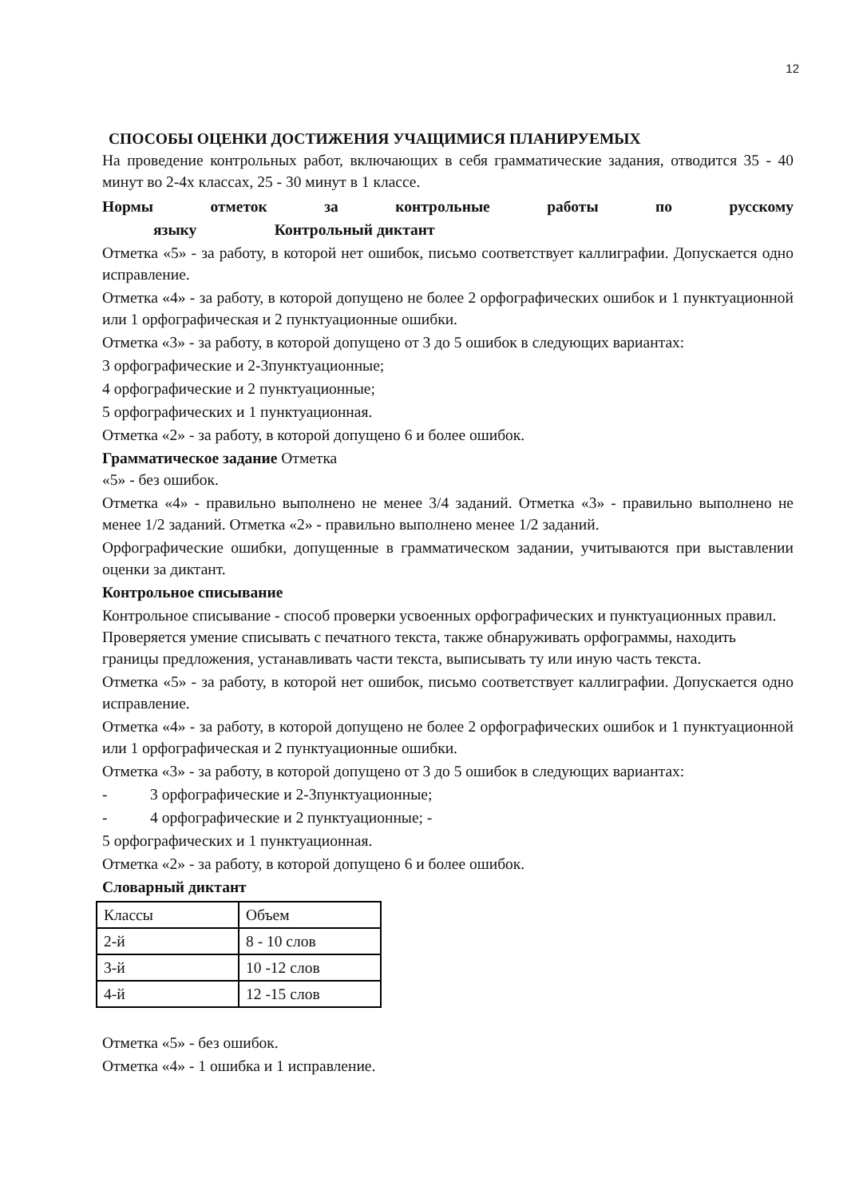12
СПОСОБЫ ОЦЕНКИ ДОСТИЖЕНИЯ УЧАЩИМИСЯ ПЛАНИРУЕМЫХ
На проведение контрольных работ, включающих в себя грамматические задания, отводится 35 - 40 минут во 2-4х классах, 25 - 30 минут в 1 классе.
Нормы отметок за контрольные работы по русскому
языку Контрольный диктант
Отметка «5» - за работу, в которой нет ошибок, письмо соответствует каллиграфии. Допускается одно исправление.
Отметка «4» - за работу, в которой допущено не более 2 орфографических ошибок и 1 пунктуационной или 1 орфографическая и 2 пунктуационные ошибки.
Отметка «3» - за работу, в которой допущено от 3 до 5 ошибок в следующих вариантах:
3 орфографические и 2-3пунктуационные;
4 орфографические и 2 пунктуационные;
5 орфографических и 1 пунктуационная.
Отметка «2» - за работу, в которой допущено 6 и более ошибок.
Грамматическое задание Отметка
«5» - без ошибок.
Отметка «4» - правильно выполнено не менее 3/4 заданий. Отметка «3» - правильно выполнено не менее 1/2 заданий. Отметка «2» - правильно выполнено менее 1/2 заданий.
Орфографические ошибки, допущенные в грамматическом задании, учитываются при выставлении оценки за диктант.
Контрольное списывание
Контрольное списывание - способ проверки усвоенных орфографических и пунктуационных правил. Проверяется умение списывать с печатного текста, также обнаруживать орфограммы, находить границы предложения, устанавливать части текста, выписывать ту или иную часть текста.
Отметка «5» - за работу, в которой нет ошибок, письмо соответствует каллиграфии. Допускается одно исправление.
Отметка «4» - за работу, в которой допущено не более 2 орфографических ошибок и 1 пунктуационной или 1 орфографическая и 2 пунктуационные ошибки.
Отметка «3» - за работу, в которой допущено от 3 до 5 ошибок в следующих вариантах:
- 3 орфографические и 2-3пунктуационные;
- 4 орфографические и 2 пунктуационные; -
5 орфографических и 1 пунктуационная.
Отметка «2» - за работу, в которой допущено 6 и более ошибок.
Словарный диктант
| Классы | Объем |
| 2-й | 8 - 10 слов |
| 3-й | 10 -12 слов |
| 4-й | 12 -15 слов |
Отметка «5» - без ошибок.
Отметка «4» - 1 ошибка и 1 исправление.